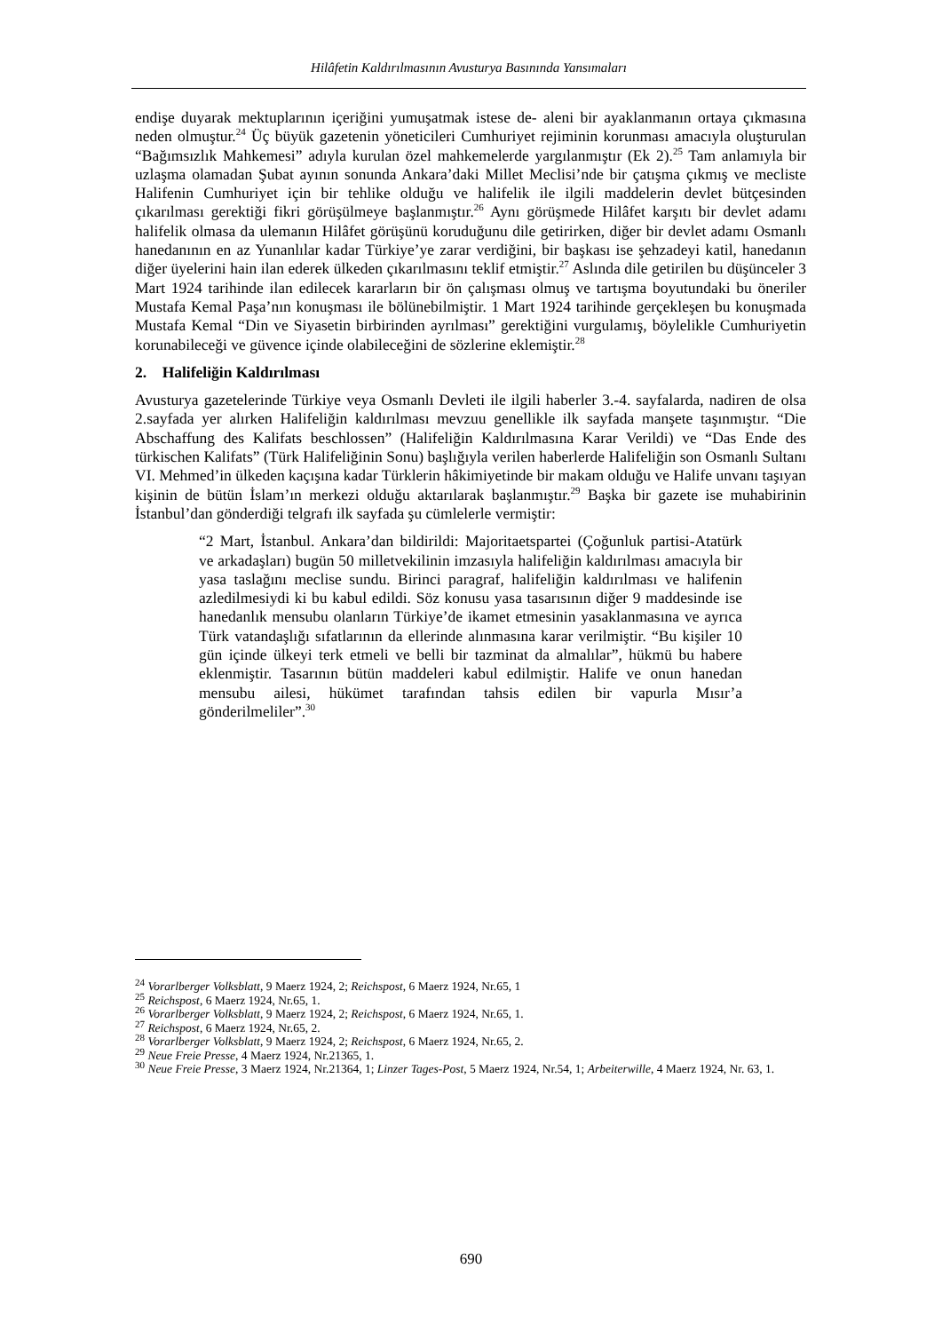Hilâfetin Kaldırılmasının Avusturya Basınında Yansımaları
endişe duyarak mektuplarının içeriğini yumuşatmak istese de- aleni bir ayaklanmanın ortaya çıkmasına neden olmuştur.<sup>24</sup> Üç büyük gazetenin yöneticileri Cumhuriyet rejiminin korunması amacıyla oluşturulan “Bağımsızlık Mahkemesi” adıyla kurulan özel mahkemelerde yargılanmıştır (Ek 2).<sup>25</sup> Tam anlamıyla bir uzlaşma olamadan Şubat ayının sonunda Ankara’daki Millet Meclisi’nde bir çatışma çıkmış ve mecliste Halifenin Cumhuriyet için bir tehlike olduğu ve halifelik ile ilgili maddelerin devlet bütçesinden çıkarılması gerektiği fikri görüşülmeye başlanmıştır.<sup>26</sup> Aynı görüşmede Hilâfet karşıtı bir devlet adamı halifelik olmasa da ulemanın Hilâfet görüşünü koruduğunu dile getirirken, diğer bir devlet adamı Osmanlı hanedanının en az Yunanlılar kadar Türkiye’ye zarar verdiğini, bir başkası ise şehzadeyi katil, hanedanın diğer üyelerini hain ilan ederek ülkeden çıkarılmasını teklif etmiştir.<sup>27</sup> Aslında dile getirilen bu düşünceler 3 Mart 1924 tarihinde ilan edilecek kararların bir ön çalışması olmuş ve tartışma boyutundaki bu öneriler Mustafa Kemal Paşa’nın konuşması ile bölünebilmiştir. 1 Mart 1924 tarihinde gerçekleşen bu konuşmada Mustafa Kemal “Din ve Siyasetin birbirinden ayrılması” gerektiğini vurgulamış, böylelikle Cumhuriyetin korunabileceği ve güvence içinde olabileceğini de sözlerine eklemiştir.<sup>28</sup>
2. Halifeliğin Kaldırılması
Avusturya gazetelerinde Türkiye veya Osmanlı Devleti ile ilgili haberler 3.-4. sayfalarda, nadiren de olsa 2.sayfada yer alırken Halifeliğin kaldırılması mevzuu genellikle ilk sayfada manşete taşınmıştır. “Die Abschaffung des Kalifats beschlossen” (Halifeliğin Kaldırılmasına Karar Verildi) ve “Das Ende des türkischen Kalifats” (Türk Halifeliğinin Sonu) başlığıyla verilen haberlerde Halifeliğin son Osmanlı Sultanı VI. Mehmed’in ülkeden kaçışına kadar Türklerin hâkimiyetinde bir makam olduğu ve Halife unvanı taşıyan kişinin de bütün İslam’ın merkezi olduğu aktarılarak başlanmıştır.<sup>29</sup> Başka bir gazete ise muhabirinin İstanbul’dan gönderdiği telgrafı ilk sayfada şu cümlelerle vermiştir:
“2 Mart, İstanbul. Ankara’dan bildirildi: Majoritaetspartei (Çoğunluk partisi-Atatürk ve arkadaşları) bugün 50 milletvekilinin imzasıyla halifeliğin kaldırılması amacıyla bir yasa taslağını meclise sundu. Birinci paragraf, halifeliğin kaldırılması ve halifenin azledilmesiydi ki bu kabul edildi. Söz konusu yasa tasarısının diğer 9 maddesinde ise hanedanlık mensubu olanların Türkiye’de ikamet etmesinin yasaklanmasına ve ayrıca Türk vatandaşlığı sıfatlarının da ellerinde alınmasına karar verilmiştir. “Bu kişiler 10 gün içinde ülkeyi terk etmeli ve belli bir tazminat da almalılar”, hükmü bu habere eklenmiştir. Tasarının bütün maddeleri kabul edilmiştir. Halife ve onun hanedan mensubu ailesi, hükümet tarafından tahsis edilen bir vapurla Mısır’a gönderilmeliler”.<sup>30</sup>
<sup>24</sup> Vorarlberger Volksblatt, 9 Maerz 1924, 2; Reichspost, 6 Maerz 1924, Nr.65, 1
<sup>25</sup> Reichspost, 6 Maerz 1924, Nr.65, 1.
<sup>26</sup> Vorarlberger Volksblatt, 9 Maerz 1924, 2; Reichspost, 6 Maerz 1924, Nr.65, 1.
<sup>27</sup> Reichspost, 6 Maerz 1924, Nr.65, 2.
<sup>28</sup> Vorarlberger Volksblatt, 9 Maerz 1924, 2; Reichspost, 6 Maerz 1924, Nr.65, 2.
<sup>29</sup> Neue Freie Presse, 4 Maerz 1924, Nr.21365, 1.
<sup>30</sup> Neue Freie Presse, 3 Maerz 1924, Nr.21364, 1; Linzer Tages-Post, 5 Maerz 1924, Nr.54, 1; Arbeiterwille, 4 Maerz 1924, Nr. 63, 1.
690